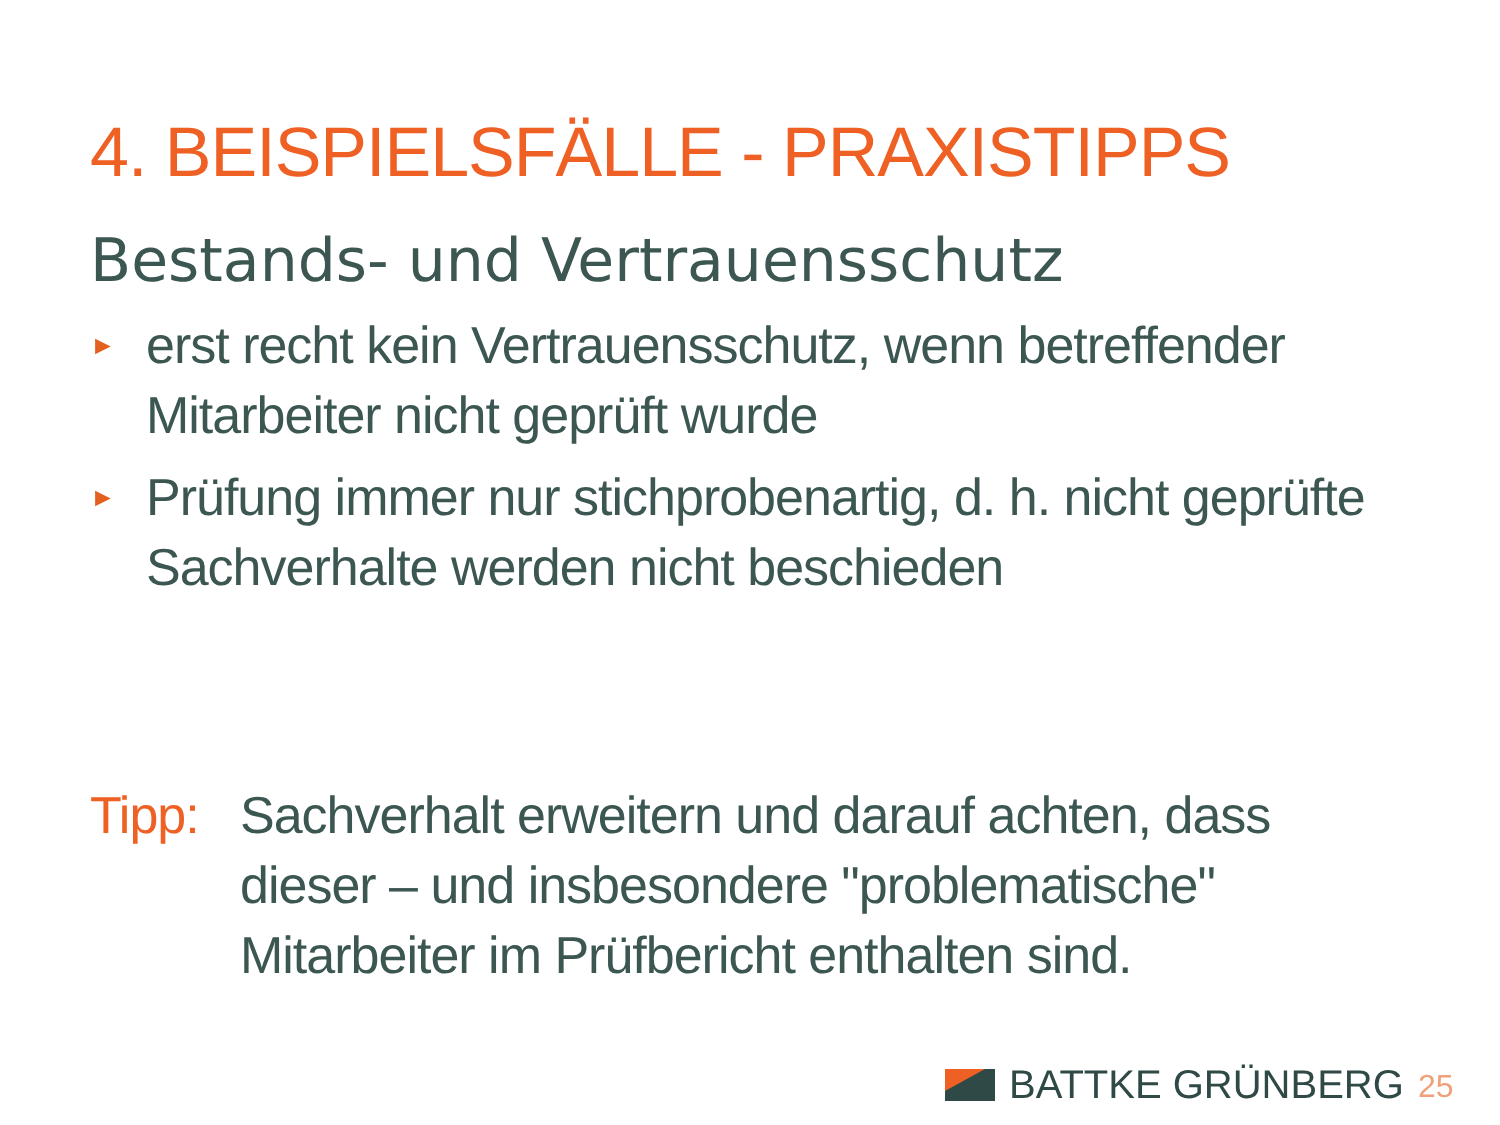4. BEISPIELSFÄLLE - PRAXISTIPPS
Bestands- und Vertrauensschutz
► erst recht kein Vertrauensschutz, wenn betreffender Mitarbeiter nicht geprüft wurde
► Prüfung immer nur stichprobenartig, d. h. nicht geprüfte Sachverhalte werden nicht beschieden
Tipp: Sachverhalt erweitern und darauf achten, dass dieser – und insbesondere "problematische" Mitarbeiter im Prüfbericht enthalten sind.
BATTKE GRÜNBERG 25